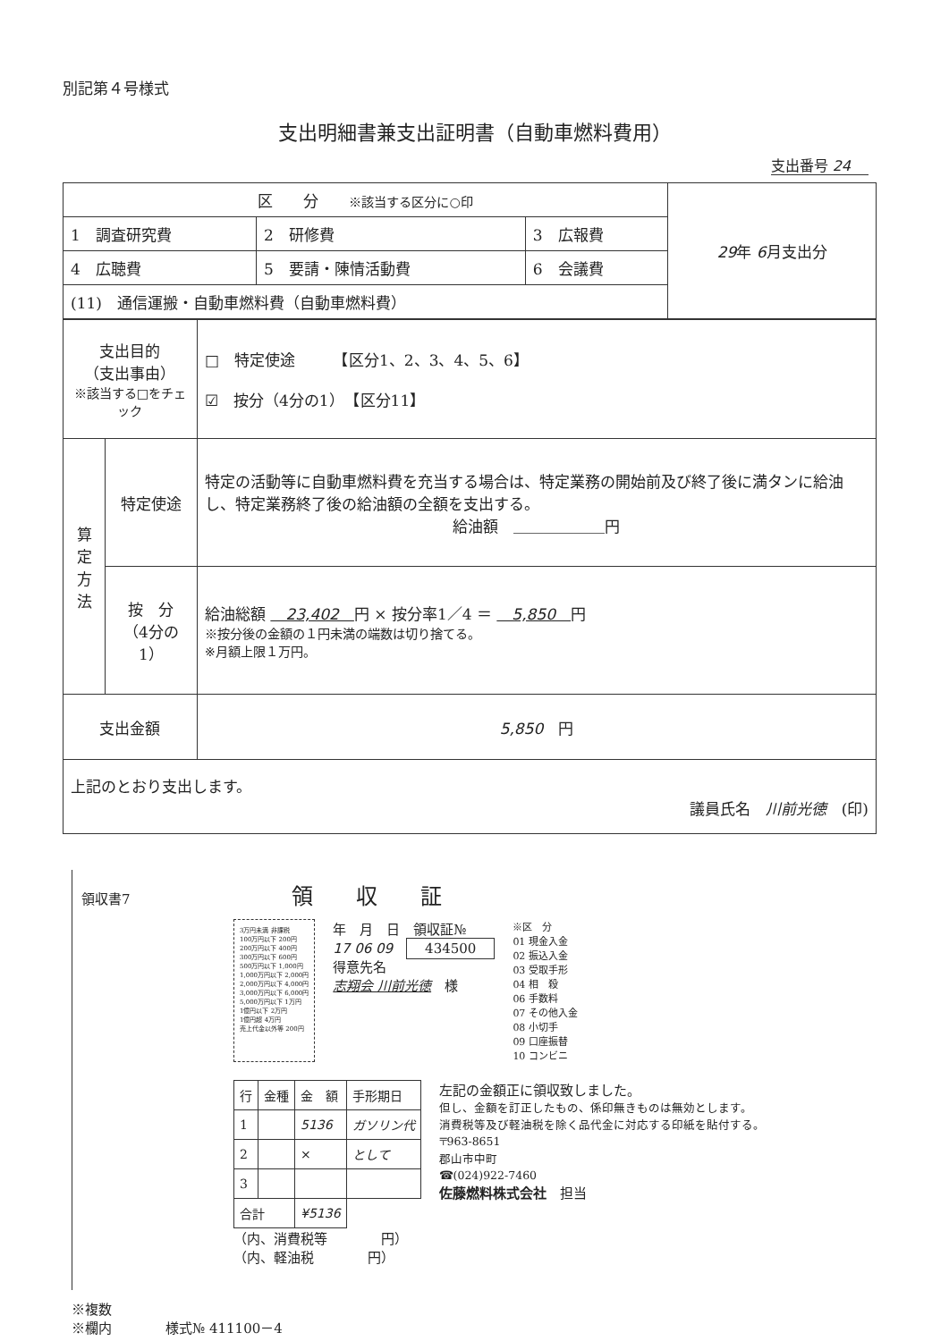別記第４号様式
支出明細書兼支出証明書（自動車燃料費用）
支出番号 24
| 区 分 ※該当する区分に○印 | | | 29 年 6 月支出分 |
| 1 調査研究費 | 2 研修費 | 3 広報費 | |
| 4 広聴費 | 5 要請・陳情活動費 | 6 会議費 | |
| (11) 通信運搬・自動車燃料費（自動車燃料費） | | | |
| 支出目的 （支出事由） ※該当する□をチェック | | □ 特定使途 【区分1、2、3、4、5、6】 ☑ 按分（4分の1） 【区分11】 |
| 算 定 方 法 | 特定使途 | 特定の活動等に自動車燃料費を充当する場合は、特定業務の開始前及び終了後に満タンに給油し、特定業務終了後の給油額の全額を支出する。 給油額 ＿＿＿＿＿＿円 |
| | 按 分 （4分の1） | 給油総額 23,402 円 × 按分率1／4 ＝ 5,850 円 ※按分後の金額の１円未満の端数は切り捨てる。 ※月額上限１万円。 |
| 支出金額 | | 5,850 円 |
| 上記のとおり支出します。 議員氏名 川前光徳 (印) | | |
領収書7　　　　　　　　　　　　領　　収　　証
3万円未満 非課税
100万円以下 200円
200万円以下 400円
300万円以下 600円
500万円以下 1,000円
1,000万円以下 2,000円
2,000万円以下 4,000円
3,000万円以下 6,000円
5,000万円以下 1万円
1億円以下 2万円
1億円超 4万円
売上代金以外等 200円
年　月　日　領収証№
17 06 09　434500
得意先名
志翔会 川前光徳　様
※区　分
01 現金入金
02 振込入金
03 受取手形
04 相　殺
06 手数料
07 その他入金
08 小切手
09 口座振替
10 コンビニ
| 行 | 金種 | 金 額 | 手形期日 |
| 1 | | 5136 | ガソリン代 |
| 2 | | × | として |
| 3 | | | |
| 合計 | | ¥5136 | |
（内、消費税等　　　　円）
（内、軽油税　　　　円）
左記の金額正に領収致しました。
但し、金額を訂正したもの、係印無きものは無効とします。
消費税等及び軽油税を除く品代金に対応する印紙を貼付する。
〒963-8651
郡山市中町
☎(024)922-7460
佐藤燃料株式会社　担当
※複数
※欄内　　　　様式№ 411100－4